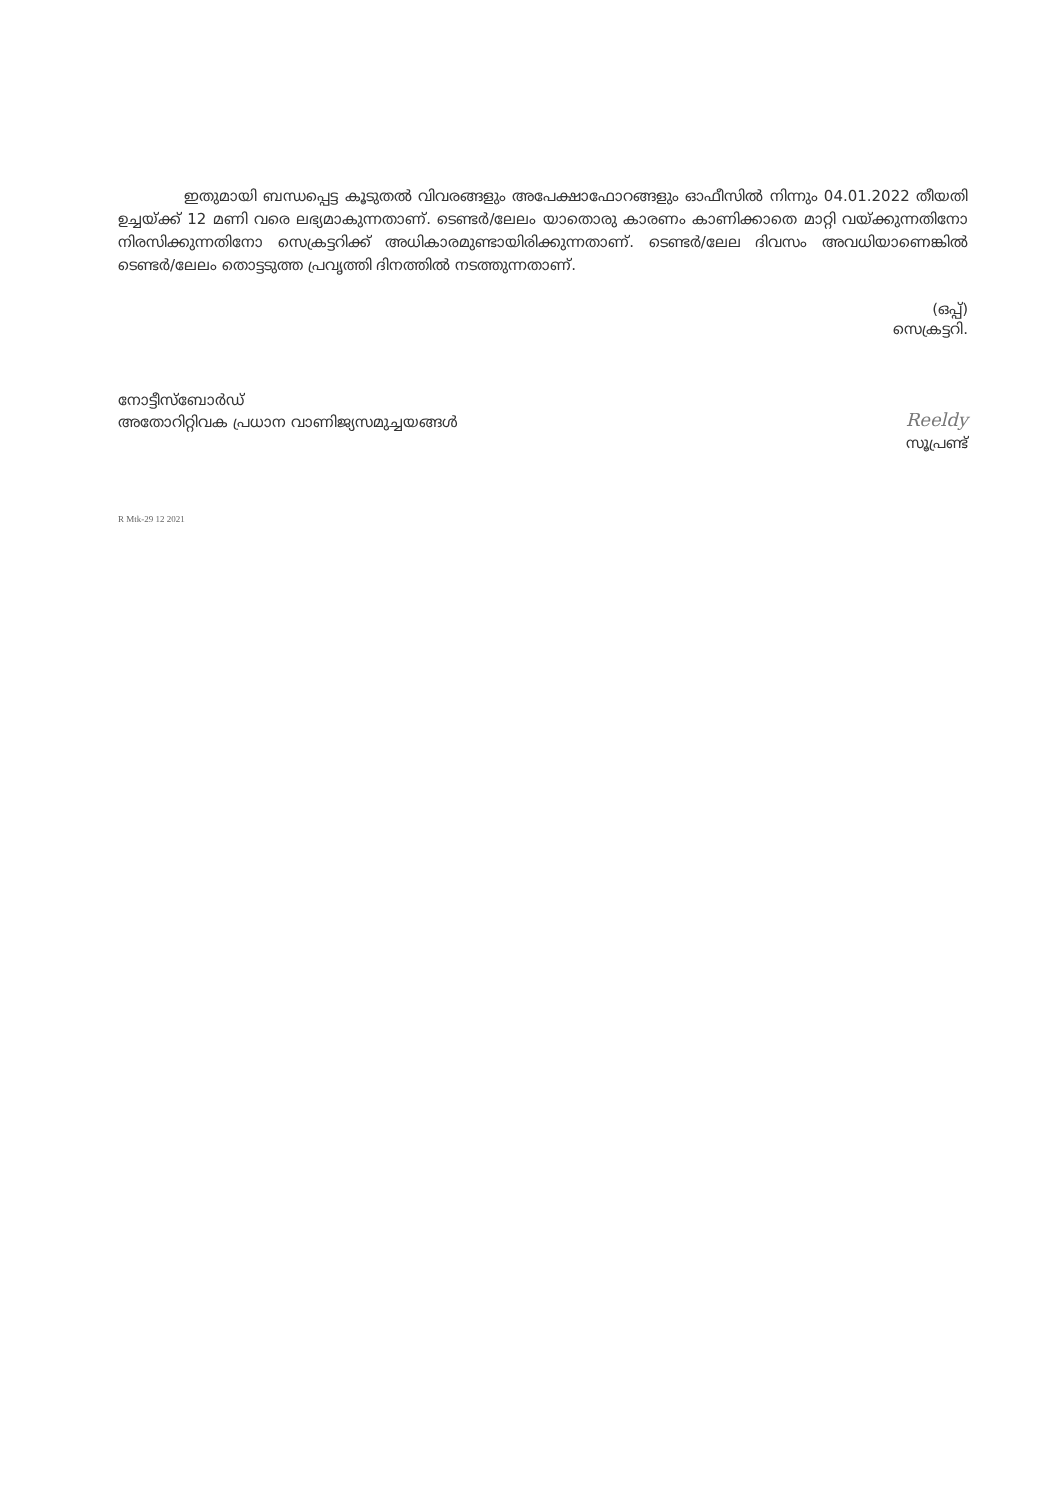ഇതുമായി ബന്ധപ്പെട്ട കൂടുതൽ വിവരങ്ങളും അപേക്ഷാഫോറങ്ങളും ഓഫീസിൽ നിന്നും 04.01.2022 തീയതി ഉച്ചയ്ക്ക് 12 മണി വരെ ലഭ്യമാകുന്നതാണ്. ടെണ്ടർ/ലേലം യാതൊരു കാരണം കാണിക്കാതെ മാറ്റി വയ്ക്കുന്നതിനോ നിരസിക്കുന്നതിനോ സെക്രട്ടറിക്ക് അധികാരമുണ്ടായിരിക്കുന്നതാണ്. ടെണ്ടർ/ലേല ദിവസം അവധിയാണെങ്കിൽ ടെണ്ടർ/ലേലം തൊട്ടടുത്ത പ്രവൃത്തി ദിനത്തിൽ നടത്തുന്നതാണ്.
(ഒപ്പ്)
സെക്രട്ടറി.
നോട്ടീസ്ബോർഡ്
അതോറിറ്റിവക പ്രധാന വാണിജ്യസമുച്ചയങ്ങൾ
Reeldy
സൂപ്രണ്ട്
R Mtk-29 12 2021